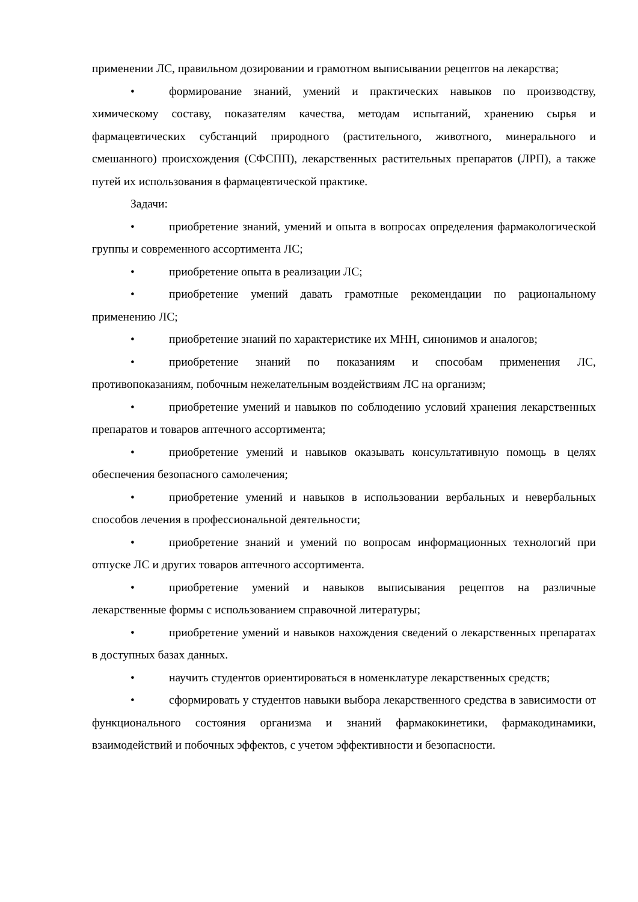применении ЛС, правильном дозировании и грамотном выписывании рецептов на лекарства;
• формирование знаний, умений и практических навыков по производству, химическому составу, показателям качества, методам испытаний, хранению сырья и фармацевтических субстанций природного (растительного, животного, минерального и смешанного) происхождения (СФСПП), лекарственных растительных препаратов (ЛРП), а также путей их использования в фармацевтической практике.
Задачи:
• приобретение знаний, умений и опыта в вопросах определения фармакологической группы и современного ассортимента ЛС;
• приобретение опыта в реализации ЛС;
• приобретение умений давать грамотные рекомендации по рациональному применению ЛС;
• приобретение знаний по характеристике их МНН, синонимов и аналогов;
• приобретение знаний по показаниям и способам применения ЛС, противопоказаниям, побочным нежелательным воздействиям ЛС на организм;
• приобретение умений и навыков по соблюдению условий хранения лекарственных препаратов и товаров аптечного ассортимента;
• приобретение умений и навыков оказывать консультативную помощь в целях обеспечения безопасного самолечения;
• приобретение умений и навыков в использовании вербальных и невербальных способов лечения в профессиональной деятельности;
• приобретение знаний и умений по вопросам информационных технологий при отпуске ЛС и других товаров аптечного ассортимента.
• приобретение умений и навыков выписывания рецептов на различные лекарственные формы с использованием справочной литературы;
• приобретение умений и навыков нахождения сведений о лекарственных препаратах в доступных базах данных.
• научить студентов ориентироваться в номенклатуре лекарственных средств;
• сформировать у студентов навыки выбора лекарственного средства в зависимости от функционального состояния организма и знаний фармакокинетики, фармакодинамики, взаимодействий и побочных эффектов, с учетом эффективности и безопасности.